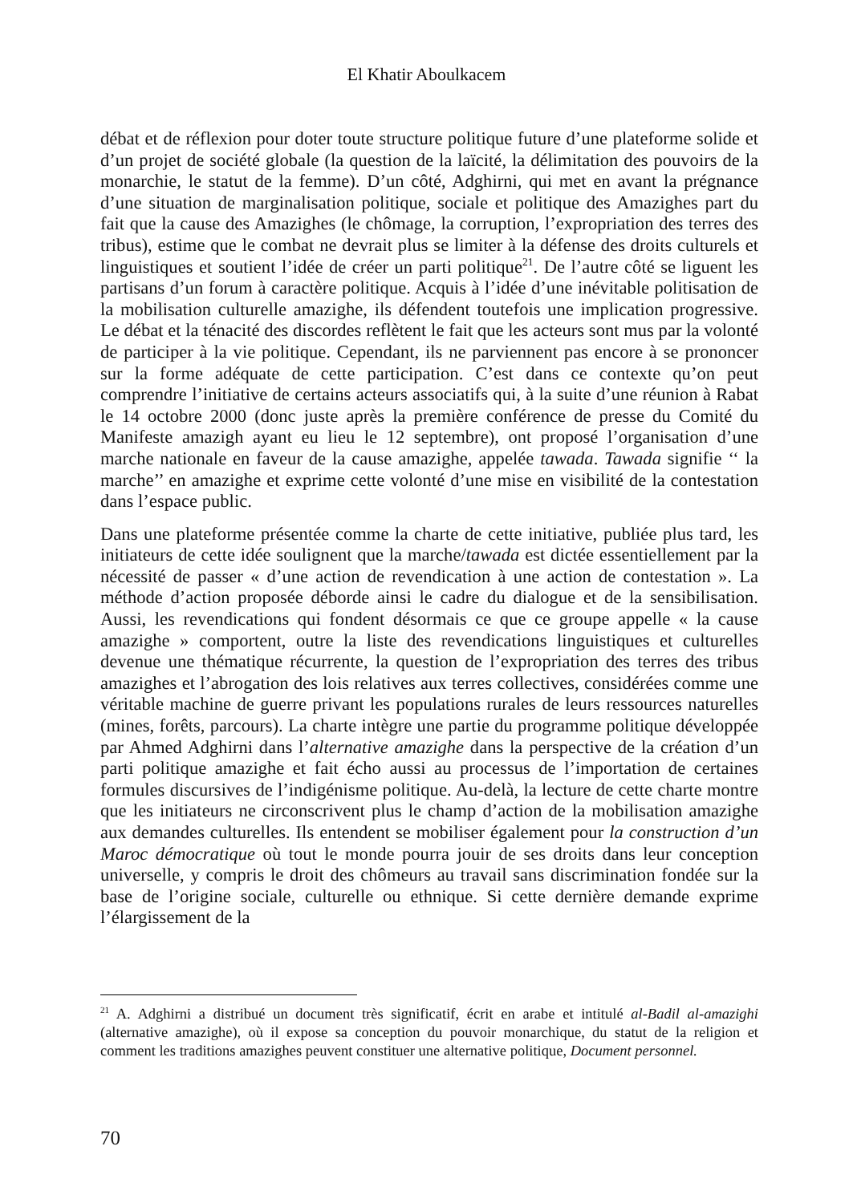El Khatir Aboulkacem
débat et de réflexion pour doter toute structure politique future d’une plateforme solide et d’un projet de société globale (la question de la laïcité, la délimitation des pouvoirs de la monarchie, le statut de la femme). D’un côté, Adghirni, qui met en avant la prégnance d’une situation de marginalisation politique, sociale et politique des Amazighes part du fait que la cause des Amazighes (le chômage, la corruption, l’expropriation des terres des tribus), estime que le combat ne devrait plus se limiter à la défense des droits culturels et linguistiques et soutient l’idée de créer un parti politique<sup>21</sup>. De l’autre côté se liguent les partisans d’un forum à caractère politique. Acquis à l’idée d’une inévitable politisation de la mobilisation culturelle amazighe, ils défendent toutefois une implication progressive. Le débat et la ténacité des discordes reflètent le fait que les acteurs sont mus par la volonté de participer à la vie politique. Cependant, ils ne parviennent pas encore à se prononcer sur la forme adéquate de cette participation. C’est dans ce contexte qu’on peut comprendre l’initiative de certains acteurs associatifs qui, à la suite d’une réunion à Rabat le 14 octobre 2000 (donc juste après la première conférence de presse du Comité du Manifeste amazigh ayant eu lieu le 12 septembre), ont proposé l’organisation d’une marche nationale en faveur de la cause amazighe, appelée tawada. Tawada signifie ‘‘ la marche’’ en amazighe et exprime cette volonté d’une mise en visibilité de la contestation dans l’espace public.
Dans une plateforme présentée comme la charte de cette initiative, publiée plus tard, les initiateurs de cette idée soulignent que la marche/tawada est dictée essentiellement par la nécessité de passer « d’une action de revendication à une action de contestation ». La méthode d’action proposée déborde ainsi le cadre du dialogue et de la sensibilisation. Aussi, les revendications qui fondent désormais ce que ce groupe appelle « la cause amazighe » comportent, outre la liste des revendications linguistiques et culturelles devenue une thématique récurrente, la question de l’expropriation des terres des tribus amazighes et l’abrogation des lois relatives aux terres collectives, considérées comme une véritable machine de guerre privant les populations rurales de leurs ressources naturelles (mines, forêts, parcours). La charte intègre une partie du programme politique développée par Ahmed Adghirni dans l’alternative amazighe dans la perspective de la création d’un parti politique amazighe et fait écho aussi au processus de l’importation de certaines formules discursives de l’indigénisme politique. Au-delà, la lecture de cette charte montre que les initiateurs ne circonscrivent plus le champ d’action de la mobilisation amazighe aux demandes culturelles. Ils entendent se mobiliser également pour la construction d’un Maroc démocratique où tout le monde pourra jouir de ses droits dans leur conception universelle, y compris le droit des chômeurs au travail sans discrimination fondée sur la base de l’origine sociale, culturelle ou ethnique. Si cette dernière demande exprime l’élargissement de la
<sup>21</sup> A. Adghirni a distribué un document très significatif, écrit en arabe et intitulé al-Badil al-amazighi (alternative amazighe), où il expose sa conception du pouvoir monarchique, du statut de la religion et comment les traditions amazighes peuvent constituer une alternative politique, Document personnel.
70